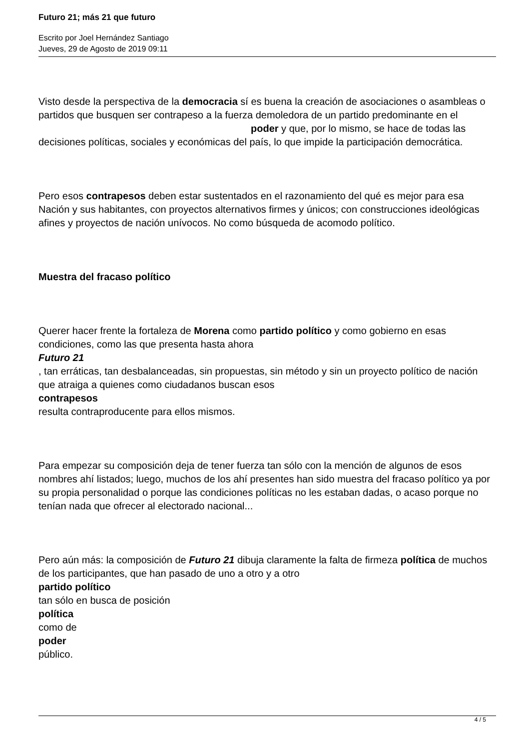Futuro 21; más 21 que futuro
Escrito por Joel Hernández Santiago
Jueves, 29 de Agosto de 2019 09:11
Visto desde la perspectiva de la democracia sí es buena la creación de asociaciones o asambleas o partidos que busquen ser contrapeso a la fuerza demoledora de un partido predominante en el poder y que, por lo mismo, se hace de todas las decisiones políticas, sociales y económicas del país, lo que impide la participación democrática.
Pero esos contrapesos deben estar sustentados en el razonamiento del qué es mejor para esa Nación y sus habitantes, con proyectos alternativos firmes y únicos; con construcciones ideológicas afines y proyectos de nación unívocos. No como búsqueda de acomodo político.
Muestra del fracaso político
Querer hacer frente la fortaleza de Morena como partido político y como gobierno en esas condiciones, como las que presenta hasta ahora
Futuro 21
, tan erráticas, tan desbalanceadas, sin propuestas, sin método y sin un proyecto político de nación que atraiga a quienes como ciudadanos buscan esos
contrapesos
resulta contraproducente para ellos mismos.
Para empezar su composición deja de tener fuerza tan sólo con la mención de algunos de esos nombres ahí listados; luego, muchos de los ahí presentes han sido muestra del fracaso político ya por su propia personalidad o porque las condiciones políticas no les estaban dadas, o acaso porque no tenían nada que ofrecer al electorado nacional...
Pero aún más: la composición de Futuro 21 dibuja claramente la falta de firmeza política de muchos de los participantes, que han pasado de uno a otro y a otro
partido político
tan sólo en busca de posición
política
como de
poder
público.
4 / 5